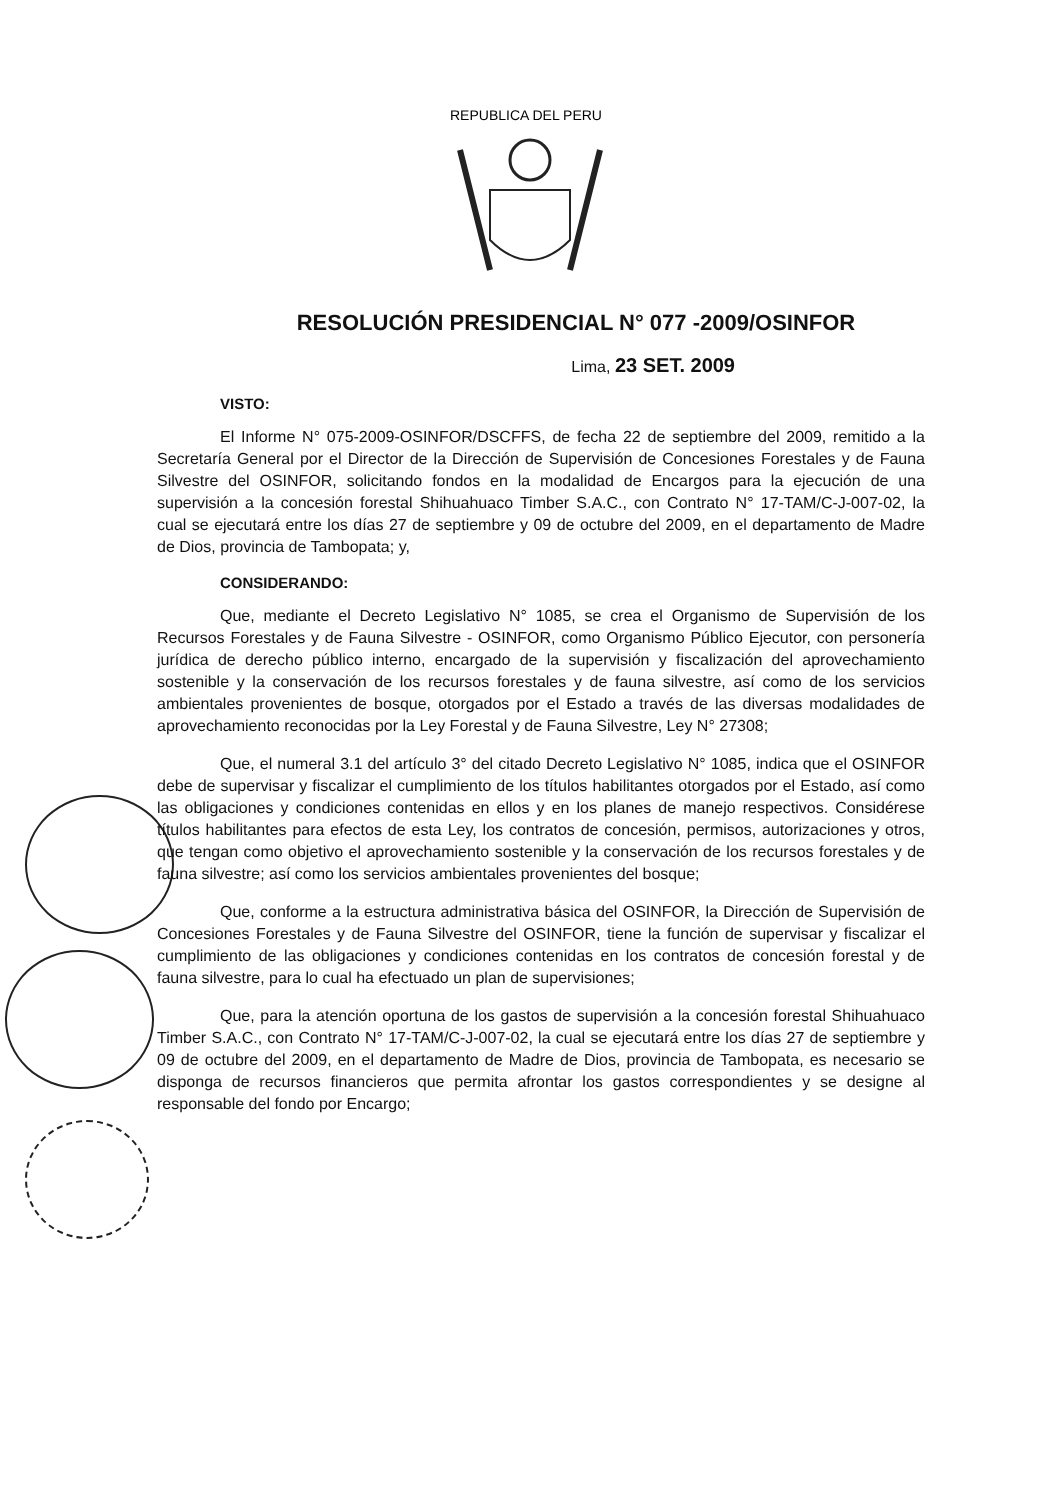REPUBLICA DEL PERU
RESOLUCIÓN PRESIDENCIAL N° 077 -2009/OSINFOR
Lima, 23 SET. 2009
VISTO:
El Informe N° 075-2009-OSINFOR/DSCFFS, de fecha 22 de septiembre del 2009, remitido a la Secretaría General por el Director de la Dirección de Supervisión de Concesiones Forestales y de Fauna Silvestre del OSINFOR, solicitando fondos en la modalidad de Encargos para la ejecución de una supervisión a la concesión forestal Shihuahuaco Timber S.A.C., con Contrato N° 17-TAM/C-J-007-02, la cual se ejecutará entre los días 27 de septiembre y 09 de octubre del 2009, en el departamento de Madre de Dios, provincia de Tambopata; y,
CONSIDERANDO:
Que, mediante el Decreto Legislativo N° 1085, se crea el Organismo de Supervisión de los Recursos Forestales y de Fauna Silvestre - OSINFOR, como Organismo Público Ejecutor, con personería jurídica de derecho público interno, encargado de la supervisión y fiscalización del aprovechamiento sostenible y la conservación de los recursos forestales y de fauna silvestre, así como de los servicios ambientales provenientes de bosque, otorgados por el Estado a través de las diversas modalidades de aprovechamiento reconocidas por la Ley Forestal y de Fauna Silvestre, Ley N° 27308;
Que, el numeral 3.1 del artículo 3° del citado Decreto Legislativo N° 1085, indica que el OSINFOR debe de supervisar y fiscalizar el cumplimiento de los títulos habilitantes otorgados por el Estado, así como las obligaciones y condiciones contenidas en ellos y en los planes de manejo respectivos. Considérese títulos habilitantes para efectos de esta Ley, los contratos de concesión, permisos, autorizaciones y otros, que tengan como objetivo el aprovechamiento sostenible y la conservación de los recursos forestales y de fauna silvestre; así como los servicios ambientales provenientes del bosque;
Que, conforme a la estructura administrativa básica del OSINFOR, la Dirección de Supervisión de Concesiones Forestales y de Fauna Silvestre del OSINFOR, tiene la función de supervisar y fiscalizar el cumplimiento de las obligaciones y condiciones contenidas en los contratos de concesión forestal y de fauna silvestre, para lo cual ha efectuado un plan de supervisiones;
Que, para la atención oportuna de los gastos de supervisión a la concesión forestal Shihuahuaco Timber S.A.C., con Contrato N° 17-TAM/C-J-007-02, la cual se ejecutará entre los días 27 de septiembre y 09 de octubre del 2009, en el departamento de Madre de Dios, provincia de Tambopata, es necesario se disponga de recursos financieros que permita afrontar los gastos correspondientes y se designe al responsable del fondo por Encargo;